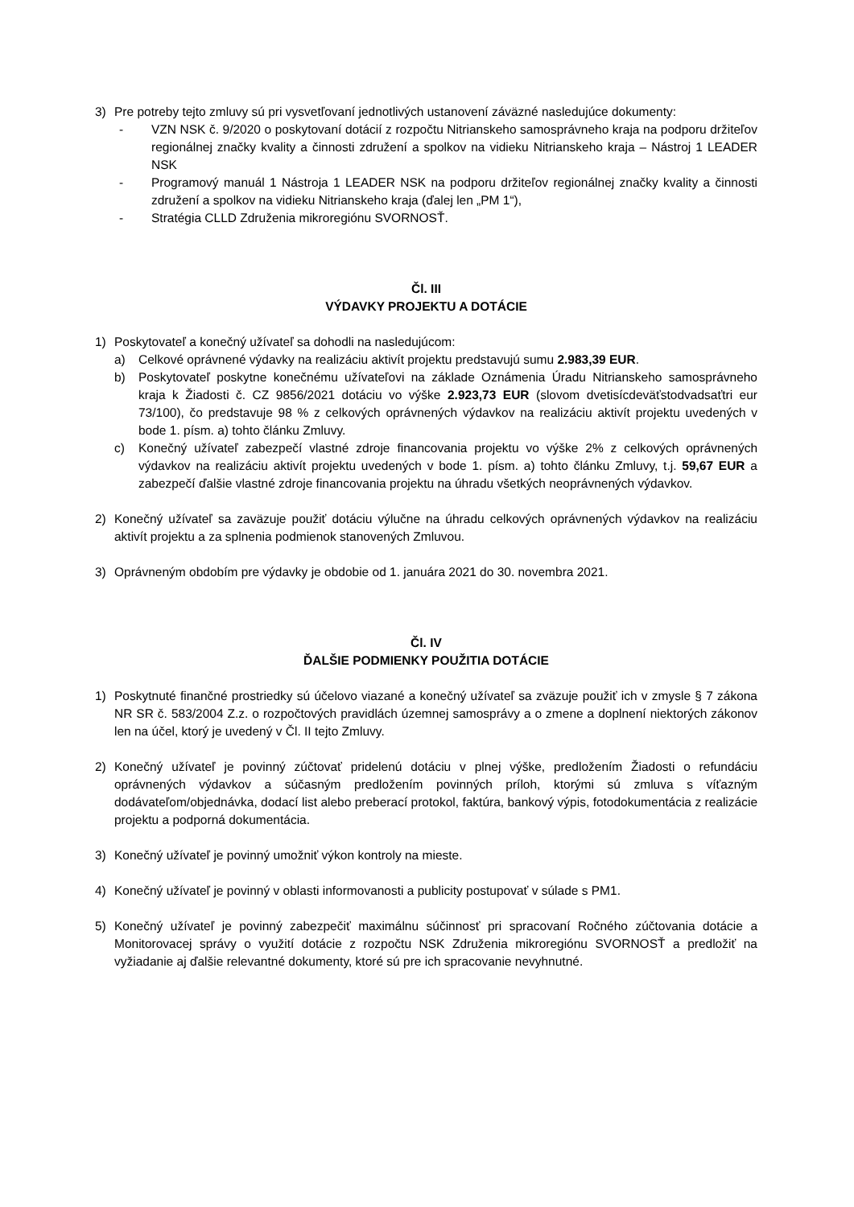3) Pre potreby tejto zmluvy sú pri vysvetľovaní jednotlivých ustanovení záväzné nasledujúce dokumenty:
- VZN NSK č. 9/2020 o poskytovaní dotácií z rozpočtu Nitrianskeho samosprávneho kraja na podporu držiteľov regionálnej značky kvality a činnosti združení a spolkov na vidieku Nitrianskeho kraja – Nástroj 1 LEADER NSK
- Programový manuál 1 Nástroja 1 LEADER NSK na podporu držiteľov regionálnej značky kvality a činnosti združení a spolkov na vidieku Nitrianskeho kraja (ďalej len „PM 1“),
- Stratégia CLLD Združenia mikroregiónu SVORNOSŤ.
Čl. III
VÝDAVKY PROJEKTU A DOTÁCIE
1) Poskytovateľ a konečný užívateľ sa dohodli na nasledujúcom:
a) Celkové oprávnené výdavky na realizáciu aktivít projektu predstavujú sumu 2.983,39 EUR.
b) Poskytovateľ poskytne konečnému užívateľovi na základe Oznámenia Úradu Nitrianskeho samosprávneho kraja k Žiadosti č. CZ 9856/2021 dotáciu vo výške 2.923,73 EUR (slovom dvetisícdeväťstodvadsaťtri eur 73/100), čo predstavuje 98 % z celkových oprávnených výdavkov na realizáciu aktivít projektu uvedených v bode 1. písm. a) tohto článku Zmluvy.
c) Konečný užívateľ zabezpečí vlastné zdroje financovania projektu vo výške 2% z celkových oprávnených výdavkov na realizáciu aktivít projektu uvedených v bode 1. písm. a) tohto článku Zmluvy, t.j. 59,67 EUR a zabezpečí ďalšie vlastné zdroje financovania projektu na úhradu všetkých neoprávnených výdavkov.
2) Konečný užívateľ sa zaväzuje použiť dotáciu výlučne na úhradu celkových oprávnených výdavkov na realizáciu aktivít projektu a za splnenia podmienok stanovených Zmluvou.
3) Oprávneným obdobím pre výdavky je obdobie od 1. januára 2021 do 30. novembra 2021.
Čl. IV
ĎALŠIE PODMIENKY POUŽITIA DOTÁCIE
1) Poskytnuté finančné prostriedky sú účelovo viazané a konečný užívateľ sa zväzuje použiť ich v zmysle § 7 zákona NR SR č. 583/2004 Z.z. o rozpočtových pravidlách územnej samosprávy a o zmene a doplnení niektorých zákonov len na účel, ktorý je uvedený v Čl. II tejto Zmluvy.
2) Konečný užívateľ je povinný zúčtovať pridelenú dotáciu v plnej výške, predložením Žiadosti o refundáciu oprávnených výdavkov a súčasným predložením povinných príloh, ktorými sú zmluva s víťazným dodávateľom/objednávka, dodací list alebo preberací protokol, faktúra, bankový výpis, fotodokumentácia z realizácie projektu a podporná dokumentácia.
3) Konečný užívateľ je povinný umožniť výkon kontroly na mieste.
4) Konečný užívateľ je povinný v oblasti informovanosti a publicity postupovať v súlade s PM1.
5) Konečný užívateľ je povinný zabezpečiť maximálnu súčinnosť pri spracovaní Ročného zúčtovania dotácie a Monitorovacej správy o využití dotácie z rozpočtu NSK Združenia mikroregiónu SVORNOSŤ a predložiť na vyžiadanie aj ďalšie relevantné dokumenty, ktoré sú pre ich spracovanie nevyhnutné.